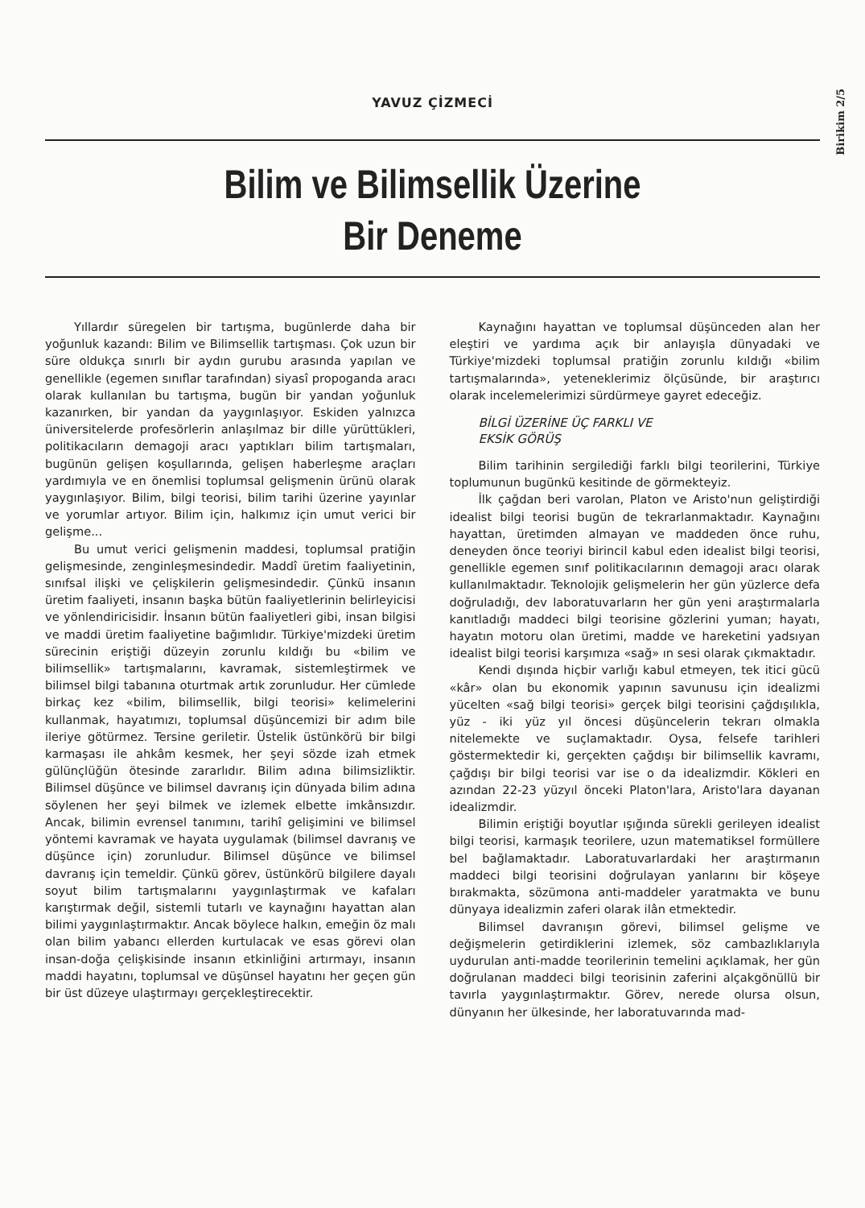Birikim 2/5
YAVUZ ÇİZMECİ
Bilim ve Bilimsellik Üzerine
Bir Deneme
Yıllardır süregelen bir tartışma, bugünlerde daha bir yoğunluk kazandı: Bilim ve Bilimsellik tartışması. Çok uzun bir süre oldukça sınırlı bir aydın gurubu arasında yapılan ve genellikle (egemen sınıflar tarafından) siyasî propoganda aracı olarak kullanılan bu tartışma, bugün bir yandan yoğunluk kazanırken, bir yandan da yaygınlaşıyor. Eskiden yalnızca üniversitelerde profesörlerin anlaşılmaz bir dille yürüttükleri, politikacıların demagoji aracı yaptıkları bilim tartışmaları, bugünün gelişen koşullarında, gelişen haberleşme araçları yardımıyla ve en önemlisi toplumsal gelişmenin ürünü olarak yaygınlaşıyor. Bilim, bilgi teorisi, bilim tarihi üzerine yayınlar ve yorumlar artıyor. Bilim için, halkımız için umut verici bir gelişme...
Bu umut verici gelişmenin maddesi, toplumsal pratiğin gelişmesinde, zenginleşmesindedir. Maddî üretim faaliyetinin, sınıfsal ilişki ve çelişkilerin gelişmesindedir. Çünkü insanın üretim faaliyeti, insanın başka bütün faaliyetlerinin belirleyicisi ve yönlendiricisidir. İnsanın bütün faaliyetleri gibi, insan bilgisi ve maddi üretim faaliyetine bağımlıdır. Türkiye'mizdeki üretim sürecinin eriştiği düzeyin zorunlu kıldığı bu «bilim ve bilimsellik» tartışmalarını, kavramak, sistemleştirmek ve bilimsel bilgi tabanına oturtmak artık zorunludur. Her cümlede birkaç kez «bilim, bilimsellik, bilgi teorisi» kelimelerini kullanmak, hayatımızı, toplumsal düşüncemizi bir adım bile ileriye götürmez. Tersine geriletir. Üstelik üstünkörü bir bilgi karmaşası ile ahkâm kesmek, her şeyi sözde izah etmek gülünçlüğün ötesinde zararlıdır. Bilim adına bilimsizliktir. Bilimsel düşünce ve bilimsel davranış için dünyada bilim adına söylenen her şeyi bilmek ve izlemek elbette imkânsızdır. Ancak, bilimin evrensel tanımını, tarihî gelişimini ve bilimsel yöntemi kavramak ve hayata uygulamak (bilimsel davranış ve düşünce için) zorunludur. Bilimsel düşünce ve bilimsel davranış için temeldir. Çünkü görev, üstünkörü bilgilere dayalı soyut bilim tartışmalarını yaygınlaştırmak ve kafaları karıştırmak değil, sistemli tutarlı ve kaynağını hayattan alan bilimi yaygınlaştırmaktır. Ancak böylece halkın, emeğin öz malı olan bilim yabancı ellerden kurtulacak ve esas görevi olan insan-doğa çelişkisinde insanın etkinliğini artırmayı, insanın maddi hayatını, toplumsal ve düşünsel hayatını her geçen gün bir üst düzeye ulaştırmayı gerçekleştirecektir.
Kaynağını hayattan ve toplumsal düşünceden alan her eleştiri ve yardıma açık bir anlayışla dünyadaki ve Türkiye'mizdeki toplumsal pratiğin zorunlu kıldığı «bilim tartışmalarında», yeteneklerimiz ölçüsünde, bir araştırıcı olarak incelemelerimizi sürdürmeye gayret edeceğiz.
BİLGİ ÜZERİNE ÜÇ FARKLI VE
EKSİK GÖRÜŞ
Bilim tarihinin sergilediği farklı bilgi teorilerini, Türkiye toplumunun bugünkü kesitinde de görmekteyiz.
İlk çağdan beri varolan, Platon ve Aristo'nun geliştirdiği idealist bilgi teorisi bugün de tekrarlanmaktadır. Kaynağını hayattan, üretimden almayan ve maddeden önce ruhu, deneyden önce teoriyi birincil kabul eden idealist bilgi teorisi, genellikle egemen sınıf politikacılarının demagoji aracı olarak kullanılmaktadır. Teknolojik gelişmelerin her gün yüzlerce defa doğruladığı, dev laboratuvarların her gün yeni araştırmalarla kanıtladığı maddeci bilgi teorisine gözlerini yuman; hayatı, hayatın motoru olan üretimi, madde ve hareketini yadsıyan idealist bilgi teorisi karşımıza «sağ» ın sesi olarak çıkmaktadır.
Kendi dışında hiçbir varlığı kabul etmeyen, tek itici gücü «kâr» olan bu ekonomik yapının savunusu için idealizmi yücelten «sağ bilgi teorisi» gerçek bilgi teorisini çağdışılıkla, yüz - iki yüz yıl öncesi düşüncelerin tekrarı olmakla nitelemekte ve suçlamaktadır. Oysa, felsefe tarihleri göstermektedir ki, gerçekten çağdışı bir bilimsellik kavramı, çağdışı bir bilgi teorisi var ise o da idealizmdir. Kökleri en azından 22-23 yüzyıl önceki Platon'lara, Aristo'lara dayanan idealizmdir.
Bilimin eriştiği boyutlar ışığında sürekli gerileyen idealist bilgi teorisi, karmaşık teorilere, uzun matematiksel formüllere bel bağlamaktadır. Laboratuvarlardaki her araştırmanın maddeci bilgi teorisini doğrulayan yanlarını bir köşeye bırakmakta, sözümona anti-maddeler yaratmakta ve bunu dünyaya idealizmin zaferi olarak ilân etmektedir.
Bilimsel davranışın görevi, bilimsel gelişme ve değişmelerin getirdiklerini izlemek, söz cambazlıklarıyla uydurulan anti-madde teorilerinin temelini açıklamak, her gün doğrulanan maddeci bilgi teorisinin zaferini alçakgönüllü bir tavırla yaygınlaştırmaktır. Görev, nerede olursa olsun, dünyanın her ülkesinde, her laboratuvarında mad-